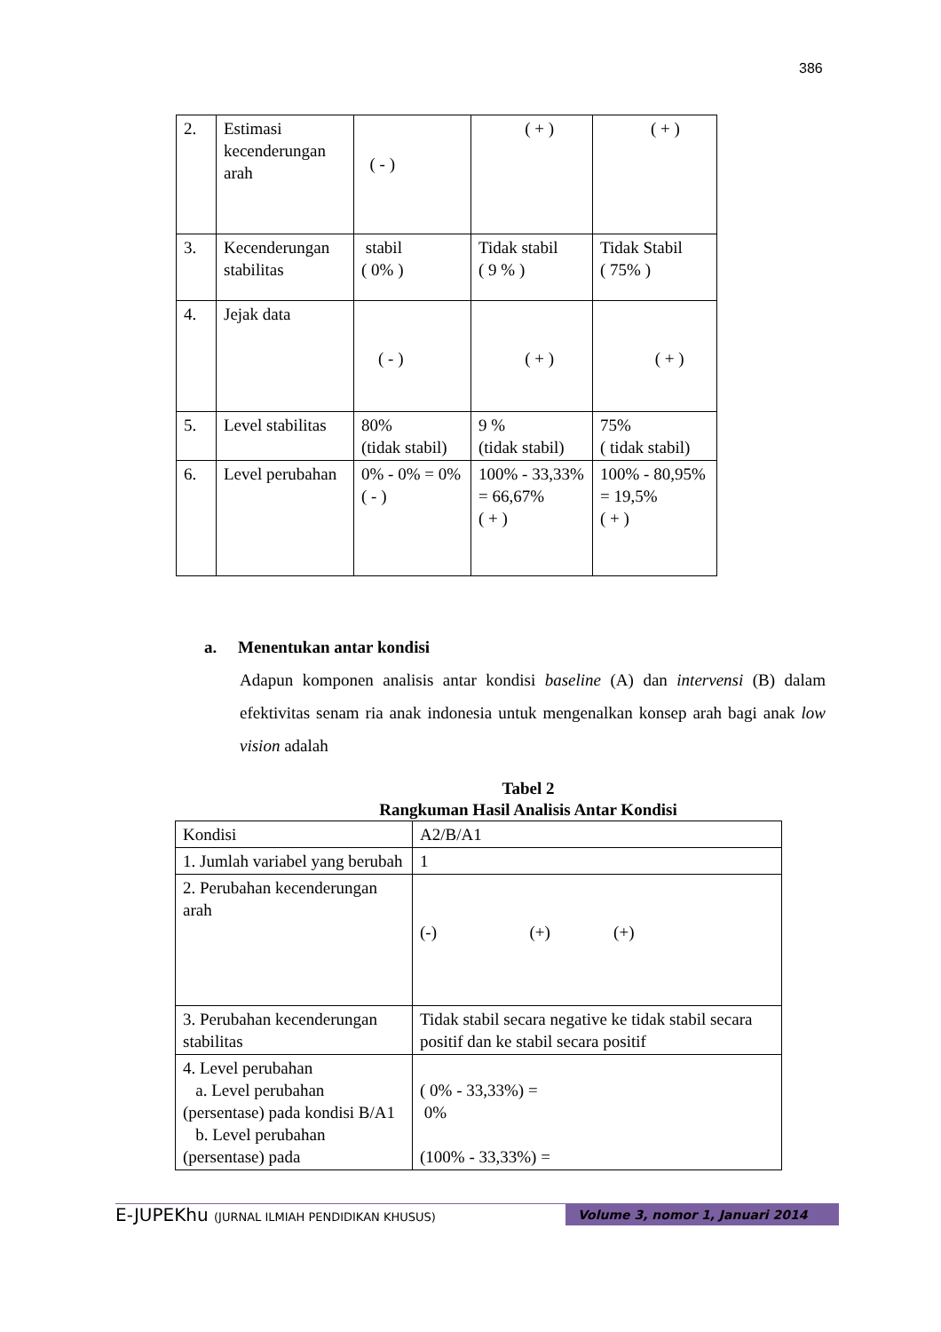386
| 2. | Estimasi kecenderungan arah | ( - ) | ( + ) | ( + ) |
| 3. | Kecenderungan stabilitas | stabil ( 0% ) | Tidak stabil ( 9 % ) | Tidak Stabil ( 75% ) |
| 4. | Jejak data | ( - ) | ( + ) | ( + ) |
| 5. | Level stabilitas | 80% (tidak stabil) | 9 % (tidak stabil) | 75% ( tidak stabil) |
| 6. | Level perubahan | 0% - 0% = 0% ( - ) | 100% - 33,33% = 66,67% ( + ) | 100% - 80,95% = 19,5% ( + ) |
a. Menentukan antar kondisi
Adapun komponen analisis antar kondisi baseline (A) dan intervensi (B) dalam efektivitas senam ria anak indonesia untuk mengenalkan konsep arah bagi anak low vision adalah
Tabel 2
Rangkuman Hasil Analisis Antar Kondisi
| Kondisi | A2/B/A1 |
| 1. Jumlah variabel yang berubah | 1 |
| 2. Perubahan kecenderungan arah | (-) (+) (+) |
| 3. Perubahan kecenderungan stabilitas | Tidak stabil secara negative ke tidak stabil secara positif dan ke stabil secara positif |
| 4. Level perubahan a. Level perubahan (persentase) pada kondisi B/A1 b. Level perubahan (persentase) pada | ( 0% - 33,33%) = 0% (100% - 33,33%) = |
E-JUPEKhu (JURNAL ILMIAH PENDIDIKAN KHUSUS) Volume 3, nomor 1, Januari 2014